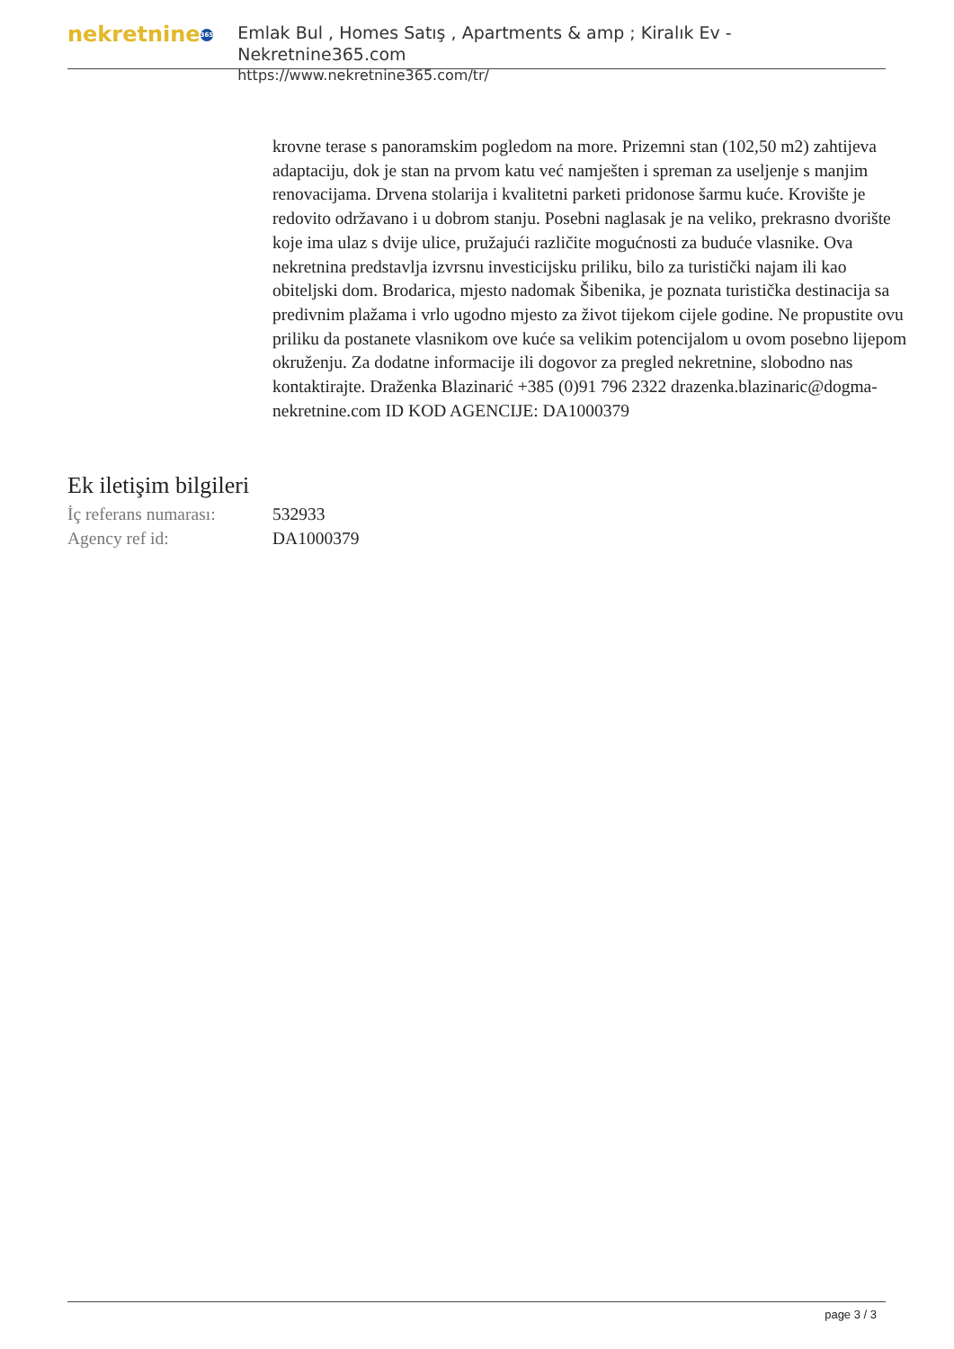nekretnine 365
Emlak Bul , Homes Satış , Apartments & amp ; Kiralık Ev - Nekretnine365.com
https://www.nekretnine365.com/tr/
krovne terase s panoramskim pogledom na more. Prizemni stan (102,50 m2) zahtijeva adaptaciju, dok je stan na prvom katu već namješten i spreman za useljenje s manjim renovacijama. Drvena stolarija i kvalitetni parketi pridonose šarmu kuće. Krovište je redovito održavano i u dobrom stanju. Posebni naglasak je na veliko, prekrasno dvorište koje ima ulaz s dvije ulice, pružajući različite mogućnosti za buduće vlasnike. Ova nekretnina predstavlja izvrsnu investicijsku priliku, bilo za turistički najam ili kao obiteljski dom. Brodarica, mjesto nadomak Šibenika, je poznata turistička destinacija sa predivnim plažama i vrlo ugodno mjesto za život tijekom cijele godine. Ne propustite ovu priliku da postanete vlasnikom ove kuće sa velikim potencijalom u ovom posebno lijepom okruženju. Za dodatne informacije ili dogovor za pregled nekretnine, slobodno nas kontaktirajte. Draženka Blazinarić +385 (0)91 796 2322 drazenka.blazinaric@dogma-nekretnine.com ID KOD AGENCIJE: DA1000379
Ek iletişim bilgileri
| İç referans numarası: | 532933 |
| Agency ref id: | DA1000379 |
page 3 / 3